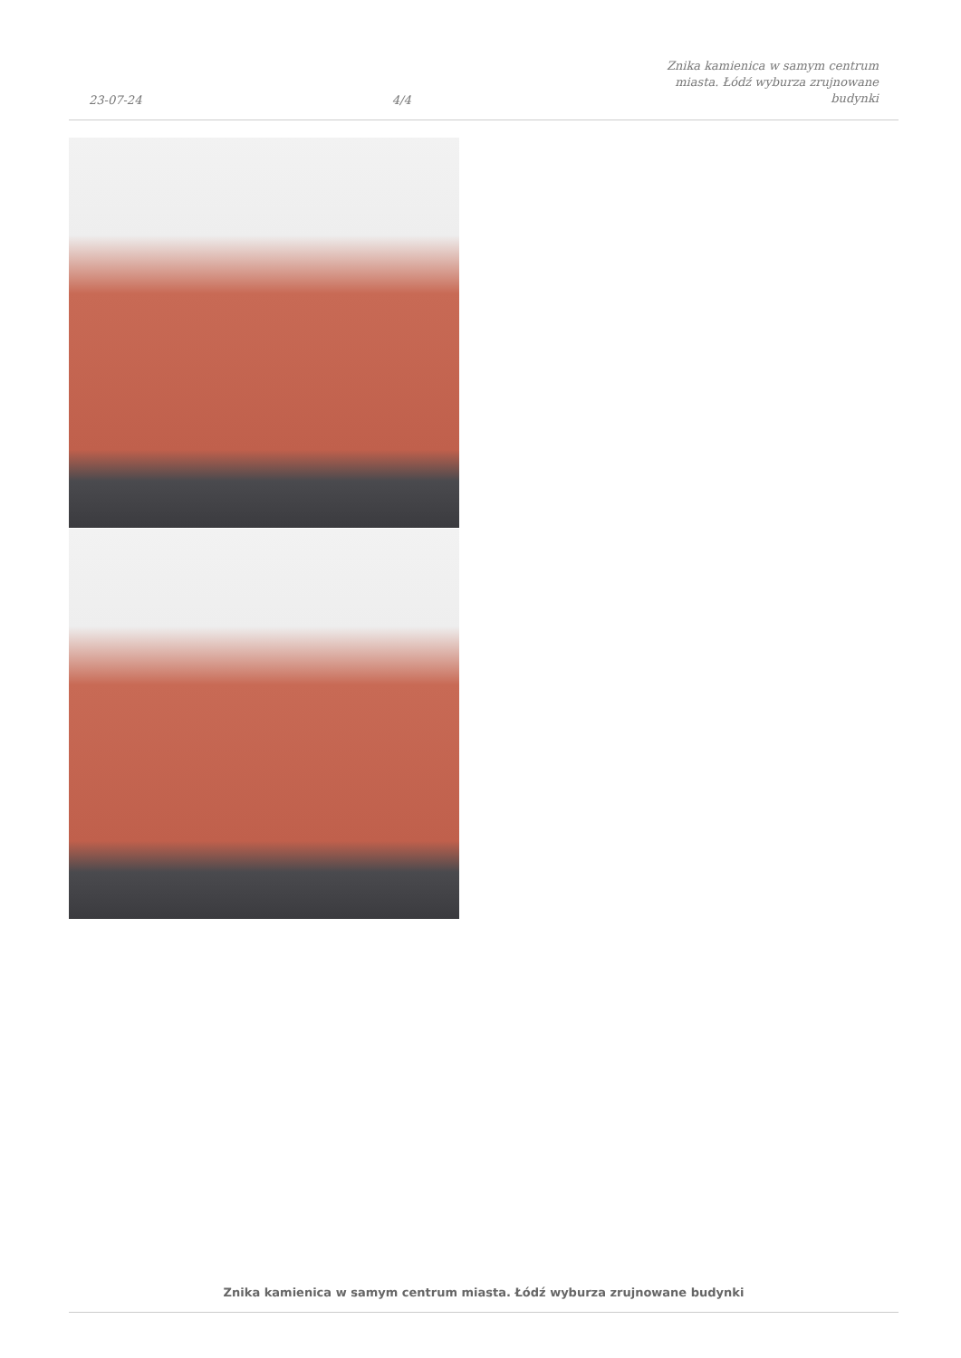23-07-24
4/4
Znika kamienica w samym centrum miasta. Łódź wyburza zrujnowane budynki
Znika kamienica w samym centrum miasta. Łódź wyburza zrujnowane budynki